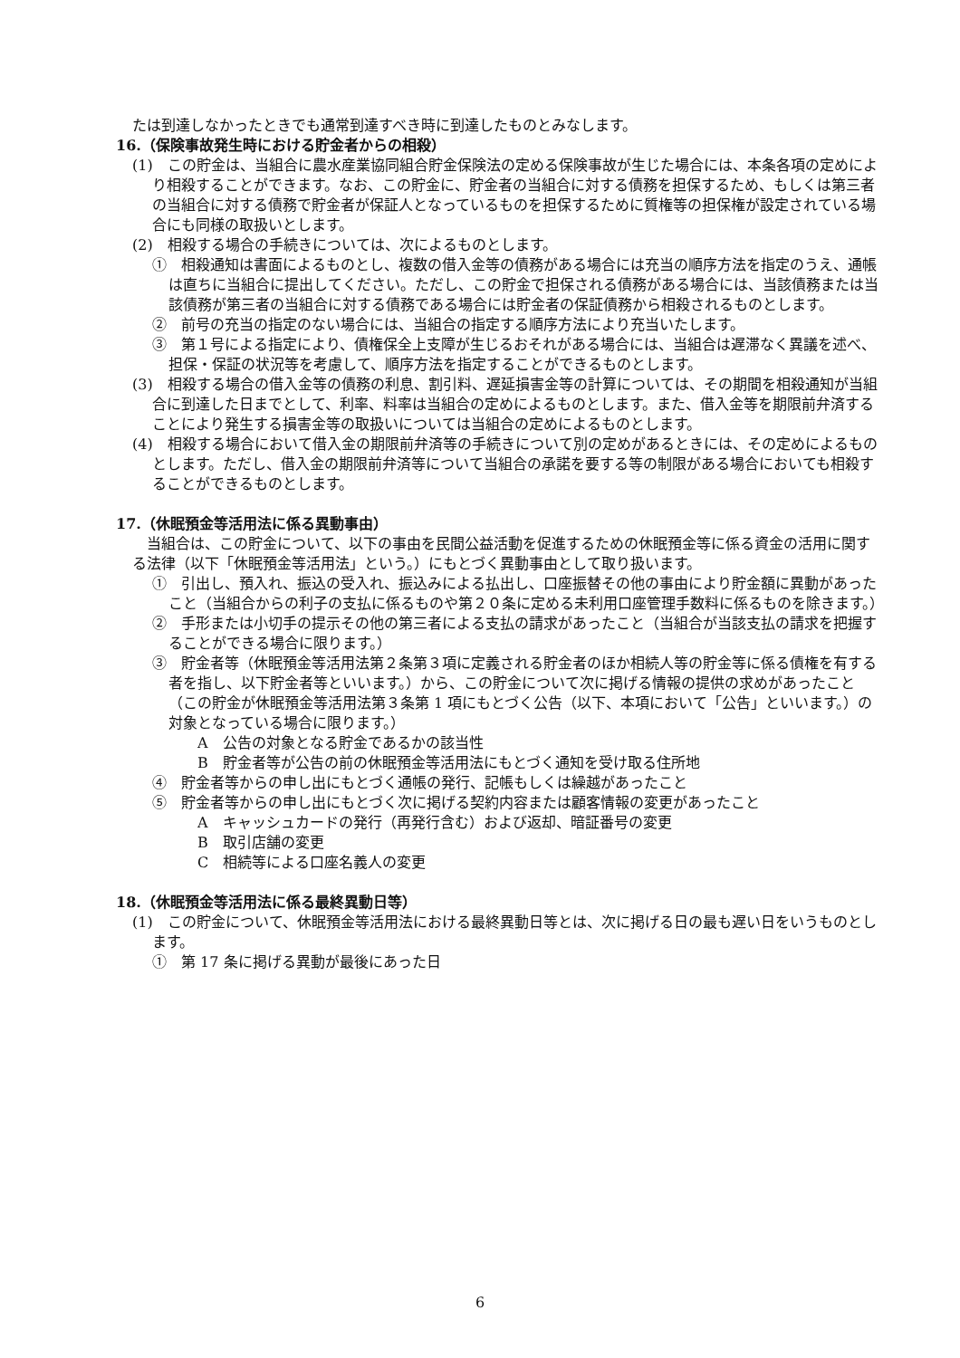たは到達しなかったときでも通常到達すべき時に到達したものとみなします。
16.（保険事故発生時における貯金者からの相殺）
(1)　この貯金は、当組合に農水産業協同組合貯金保険法の定める保険事故が生じた場合には、本条各項の定めにより相殺することができます。なお、この貯金に、貯金者の当組合に対する債務を担保するため、もしくは第三者の当組合に対する債務で貯金者が保証人となっているものを担保するために質権等の担保権が設定されている場合にも同様の取扱いとします。
(2)　相殺する場合の手続きについては、次によるものとします。
①　相殺通知は書面によるものとし、複数の借入金等の債務がある場合には充当の順序方法を指定のうえ、通帳は直ちに当組合に提出してください。ただし、この貯金で担保される債務がある場合には、当該債務または当該債務が第三者の当組合に対する債務である場合には貯金者の保証債務から相殺されるものとします。
②　前号の充当の指定のない場合には、当組合の指定する順序方法により充当いたします。
③　第１号による指定により、債権保全上支障が生じるおそれがある場合には、当組合は遅滞なく異議を述べ、担保・保証の状況等を考慮して、順序方法を指定することができるものとします。
(3)　相殺する場合の借入金等の債務の利息、割引料、遅延損害金等の計算については、その期間を相殺通知が当組合に到達した日までとして、利率、料率は当組合の定めによるものとします。また、借入金等を期限前弁済することにより発生する損害金等の取扱いについては当組合の定めによるものとします。
(4)　相殺する場合において借入金の期限前弁済等の手続きについて別の定めがあるときには、その定めによるものとします。ただし、借入金の期限前弁済等について当組合の承諾を要する等の制限がある場合においても相殺することができるものとします。
17.（休眠預金等活用法に係る異動事由）
当組合は、この貯金について、以下の事由を民間公益活動を促進するための休眠預金等に係る資金の活用に関する法律（以下「休眠預金等活用法」という。）にもとづく異動事由として取り扱います。
①　引出し、預入れ、振込の受入れ、振込みによる払出し、口座振替その他の事由により貯金額に異動があったこと（当組合からの利子の支払に係るものや第２０条に定める未利用口座管理手数料に係るものを除きます。）
②　手形または小切手の提示その他の第三者による支払の請求があったこと（当組合が当該支払の請求を把握することができる場合に限ります。）
③　貯金者等（休眠預金等活用法第２条第３項に定義される貯金者のほか相続人等の貯金等に係る債権を有する者を指し、以下貯金者等といいます。）から、この貯金について次に掲げる情報の提供の求めがあったこと（この貯金が休眠預金等活用法第３条第 1 項にもとづく公告（以下、本項において「公告」といいます。）の対象となっている場合に限ります。）
A　公告の対象となる貯金であるかの該当性
B　貯金者等が公告の前の休眠預金等活用法にもとづく通知を受け取る住所地
④　貯金者等からの申し出にもとづく通帳の発行、記帳もしくは繰越があったこと
⑤　貯金者等からの申し出にもとづく次に掲げる契約内容または顧客情報の変更があったこと
A　キャッシュカードの発行（再発行含む）および返却、暗証番号の変更
B　取引店舗の変更
C　相続等による口座名義人の変更
18.（休眠預金等活用法に係る最終異動日等）
(1)　この貯金について、休眠預金等活用法における最終異動日等とは、次に掲げる日の最も遅い日をいうものとします。
①　第 17 条に掲げる異動が最後にあった日
6